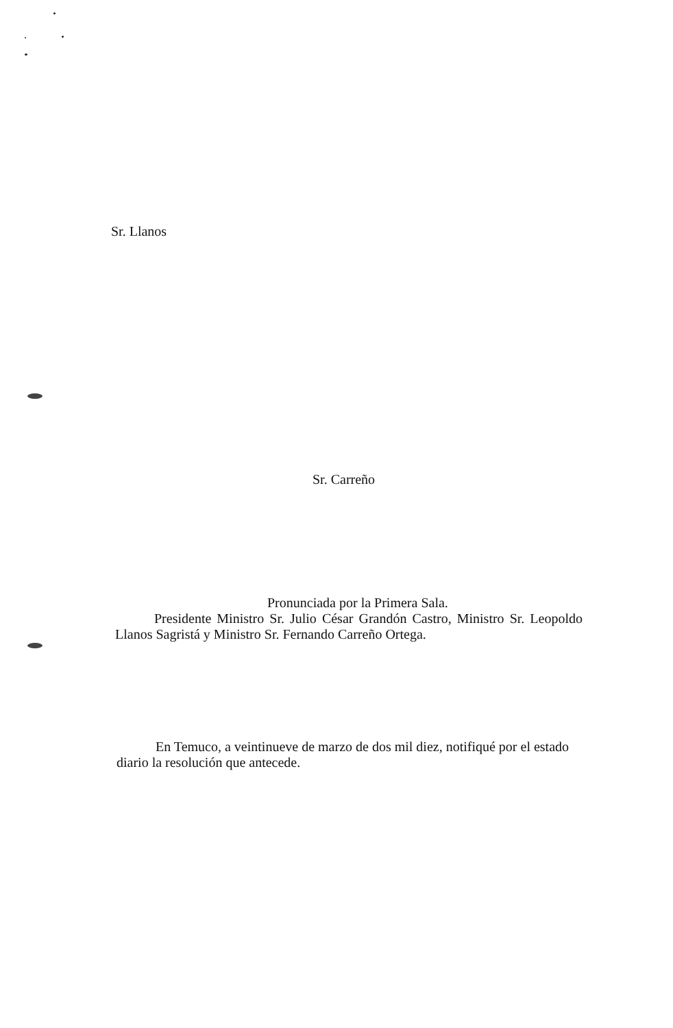Sr. Llanos
Sr. Carreño
Pronunciada por la Primera Sala.
Presidente Ministro Sr. Julio César Grandón Castro, Ministro Sr. Leopoldo Llanos Sagristá y Ministro Sr. Fernando Carreño Ortega.
En Temuco, a veintinueve de marzo de dos mil diez, notifiqué por el estado diario la resolución que antecede.